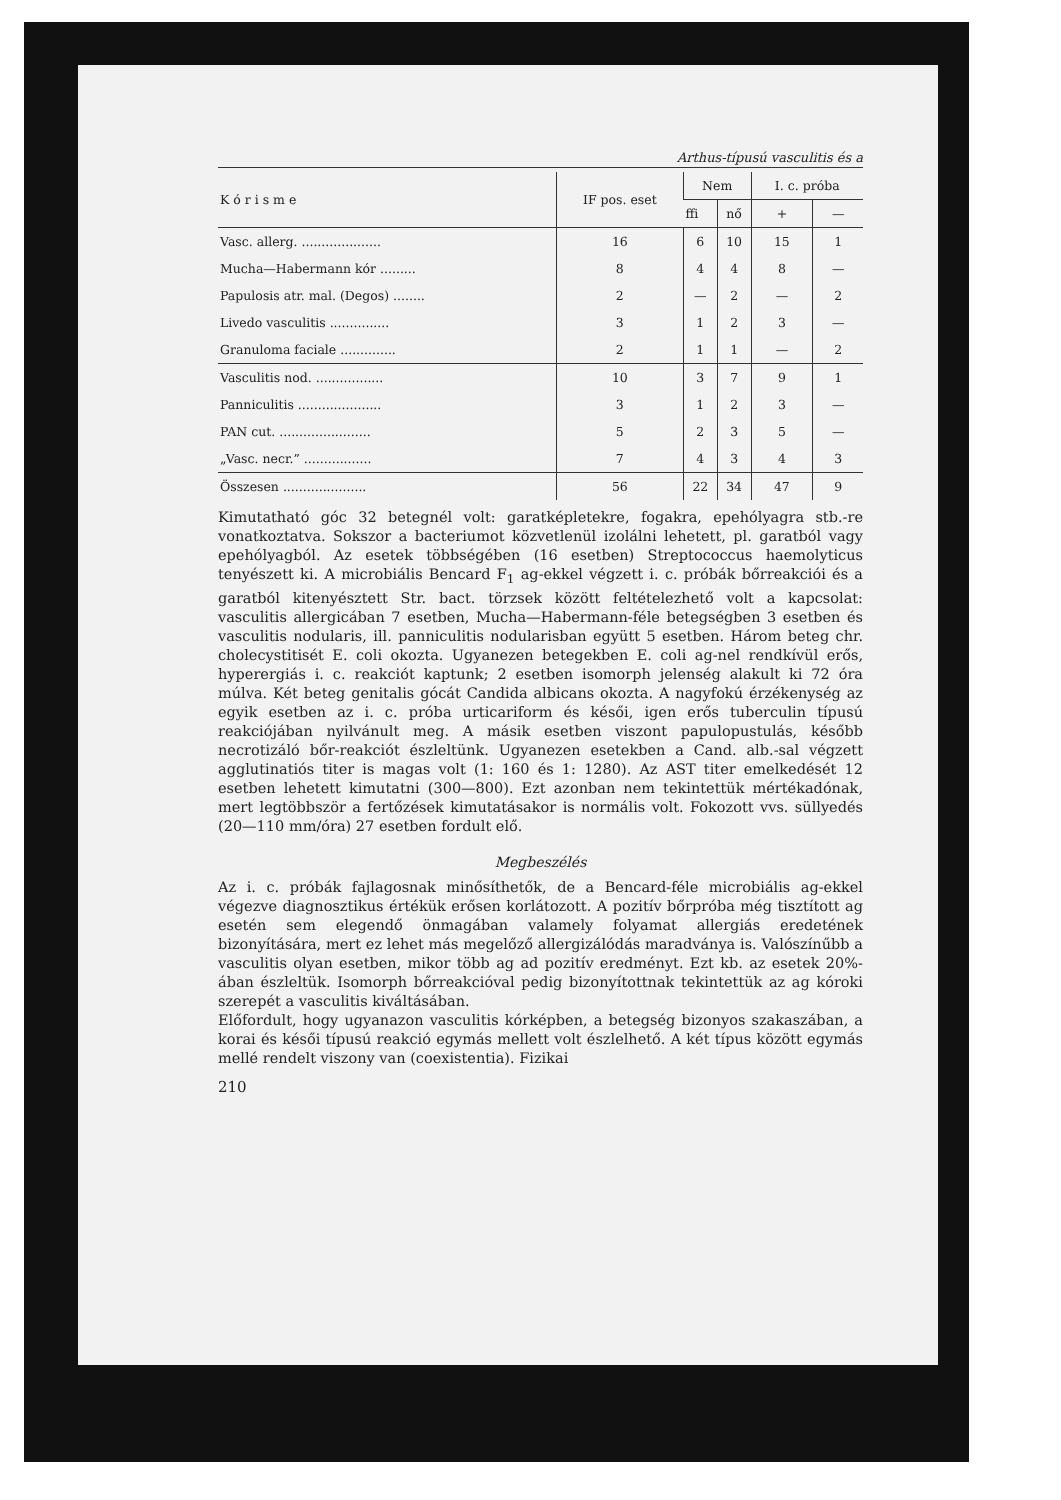Arthus-típusú vasculitis és a
| K ó r i s m e | IF pos. eset | Nem | | I. c. próba | |
| --- | --- | --- | --- | --- | --- |
| | | ffi | nő | + | — |
| Vasc. allerg. .................... | 16 | 6 | 10 | 15 | 1 |
| Mucha—Habermann kór ......... | 8 | 4 | 4 | 8 | — |
| Papulosis atr. mal. (Degos) ........ | 2 | — | 2 | — | 2 |
| Livedo vasculitis ............... | 3 | 1 | 2 | 3 | — |
| Granuloma faciale .............. | 2 | 1 | 1 | — | 2 |
| Vasculitis nod. ................. | 10 | 3 | 7 | 9 | 1 |
| Panniculitis ..................... | 3 | 1 | 2 | 3 | — |
| PAN cut. ....................... | 5 | 2 | 3 | 5 | — |
| „Vasc. necr.” ................. | 7 | 4 | 3 | 4 | 3 |
| Összesen ..................... | 56 | 22 | 34 | 47 | 9 |
Kimutatható góc 32 betegnél volt: garatképletekre, fogakra, epehólyagra stb.-re vonatkoztatva. Sokszor a bacteriumot közvetlenül izolálni lehetett, pl. garatból vagy epehólyagból. Az esetek többségében (16 esetben) Streptococcus haemolyticus tenyészett ki. A microbiális Bencard F<sub>1</sub> ag-ekkel végzett i. c. próbák bőrreakciói és a garatból kitenyésztett Str. bact. törzsek között feltételezhető volt a kapcsolat: vasculitis allergicában 7 esetben, Mucha—Habermann-féle betegségben 3 esetben és vasculitis nodularis, ill. panniculitis nodularisban együtt 5 esetben. Három beteg chr. cholecystitisét E. coli okozta. Ugyanezen betegekben E. coli ag-nel rendkívül erős, hyperergiás i. c. reakciót kaptunk; 2 esetben isomorph jelenség alakult ki 72 óra múlva. Két beteg genitalis gócát Candida albicans okozta. A nagyfokú érzékenység az egyik esetben az i. c. próba urticariform és késői, igen erős tuberculin típusú reakciójában nyilvánult meg. A másik esetben viszont papulopustulás, később necrotizáló bőr-reakciót észleltünk. Ugyanezen esetekben a Cand. alb.-sal végzett agglutinatiós titer is magas volt (1: 160 és 1: 1280). Az AST titer emelkedését 12 esetben lehetett kimutatni (300—800). Ezt azonban nem tekintettük mértékadónak, mert legtöbbször a fertőzések kimutatásakor is normális volt. Fokozott vvs. süllyedés (20—110 mm/óra) 27 esetben fordult elő.
Megbeszélés
Az i. c. próbák fajlagosnak minősíthetők, de a Bencard-féle microbiális ag-ekkel végezve diagnosztikus értékük erősen korlátozott. A pozitív bőrpróba még tisztított ag esetén sem elegendő önmagában valamely folyamat allergiás eredetének bizonyítására, mert ez lehet más megelőző allergizálódás maradványa is. Valószínűbb a vasculitis olyan esetben, mikor több ag ad pozitív eredményt. Ezt kb. az esetek 20%-ában észleltük. Isomorph bőrreakcióval pedig bizonyítottnak tekintettük az ag kóroki szerepét a vasculitis kiváltásában.
Előfordult, hogy ugyanazon vasculitis kórképben, a betegség bizonyos szakaszában, a korai és késői típusú reakció egymás mellett volt észlelhető. A két típus között egymás mellé rendelt viszony van (coexistentia). Fizikai
210